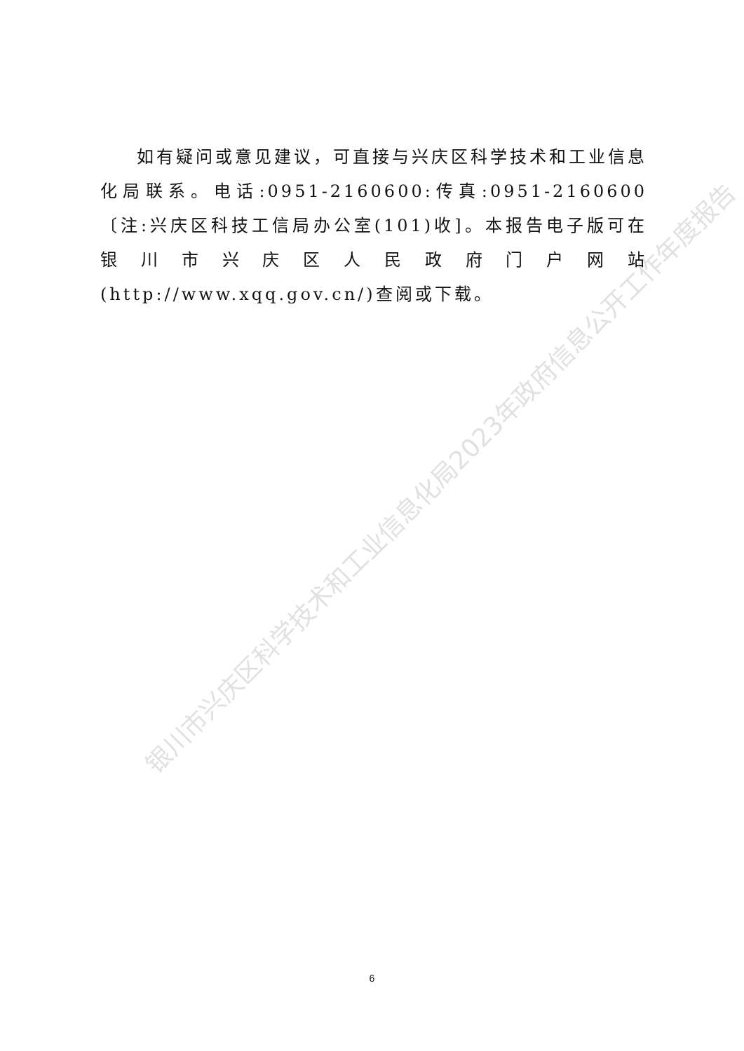如有疑问或意见建议，可直接与兴庆区科学技术和工业信息化局联系。电话:0951-2160600:传真:0951-2160600〔注:兴庆区科技工信局办公室(101)收]。本报告电子版可在银川市兴庆区人民政府门户网站(http://www.xqq.gov.cn/)查阅或下载。
银川市兴庆区科学技术和工业信息化局2023年政府信息公开工作年度报告
6